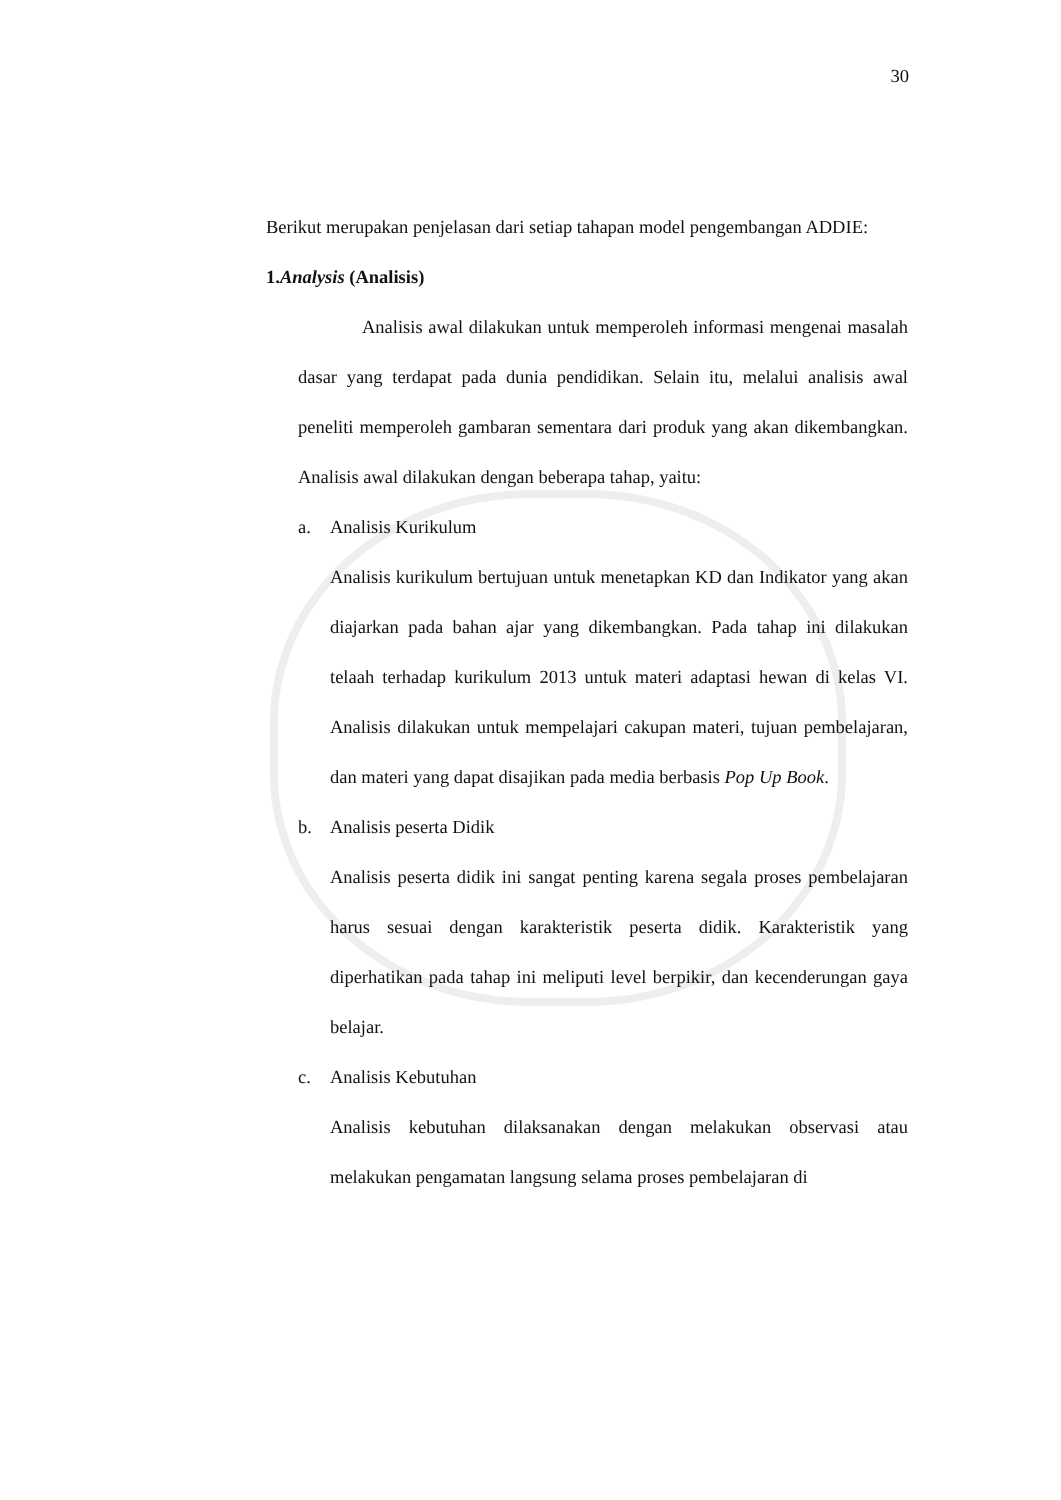30
Berikut merupakan penjelasan dari setiap tahapan model pengembangan ADDIE:
1. Analysis (Analisis)
Analisis awal dilakukan untuk memperoleh informasi mengenai masalah dasar yang terdapat pada dunia pendidikan. Selain itu, melalui analisis awal peneliti memperoleh gambaran sementara dari produk yang akan dikembangkan. Analisis awal dilakukan dengan beberapa tahap, yaitu:
a. Analisis Kurikulum
Analisis kurikulum bertujuan untuk menetapkan KD dan Indikator yang akan diajarkan pada bahan ajar yang dikembangkan. Pada tahap ini dilakukan telaah terhadap kurikulum 2013 untuk materi adaptasi hewan di kelas VI. Analisis dilakukan untuk mempelajari cakupan materi, tujuan pembelajaran, dan materi yang dapat disajikan pada media berbasis Pop Up Book.
b. Analisis peserta Didik
Analisis peserta didik ini sangat penting karena segala proses pembelajaran harus sesuai dengan karakteristik peserta didik. Karakteristik yang diperhatikan pada tahap ini meliputi level berpikir, dan kecenderungan gaya belajar.
c. Analisis Kebutuhan
Analisis kebutuhan dilaksanakan dengan melakukan observasi atau melakukan pengamatan langsung selama proses pembelajaran di